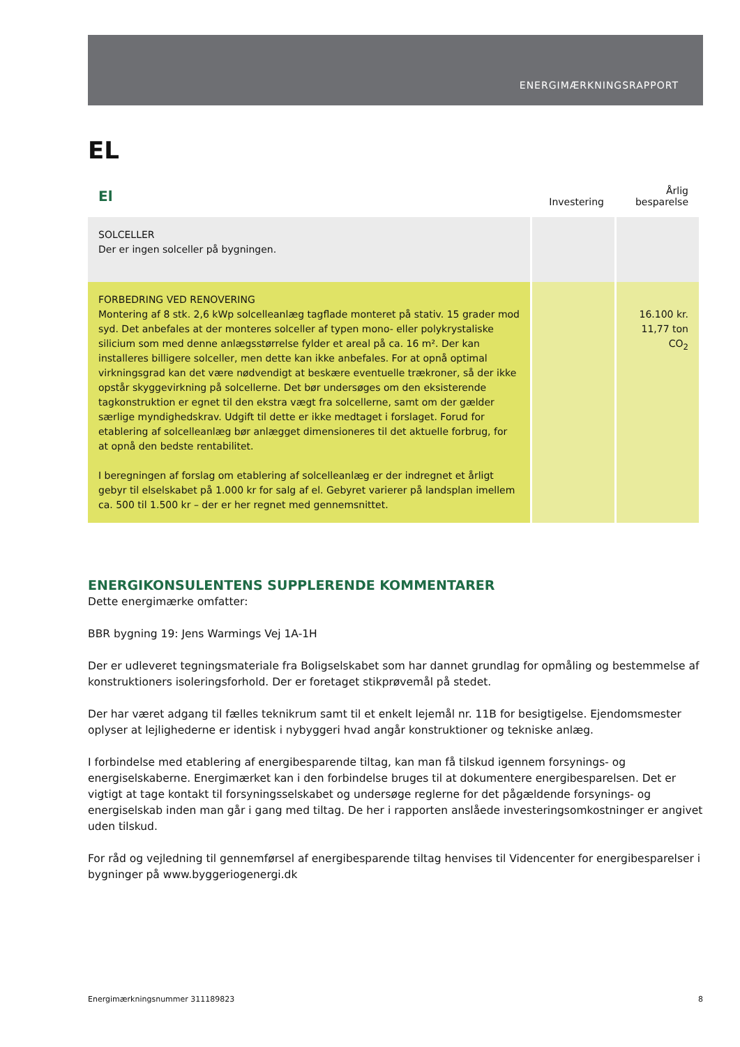ENERGIMÆRKNINGSRAPPORT
EL
| El | Investering | Årlig besparelse |
| --- | --- | --- |
| SOLCELLER Der er ingen solceller på bygningen. | | |
| FORBEDRING VED RENOVERING Montering af 8 stk. 2,6 kWp solcelleanlæg tagflade monteret på stativ. 15 grader mod syd. Det anbefales at der monteres solceller af typen mono- eller polykrystaliske silicium som med denne anlægsstørrelse fylder et areal på ca. 16 m². Der kan installeres billigere solceller, men dette kan ikke anbefales. For at opnå optimal virkningsgrad kan det være nødvendigt at beskære eventuelle trækroner, så der ikke opstår skyggevirkning på solcellerne. Det bør undersøges om den eksisterende tagkonstruktion er egnet til den ekstra vægt fra solcellerne, samt om der gælder særlige myndighedskrav. Udgift til dette er ikke medtaget i forslaget. Forud for etablering af solcelleanlæg bør anlægget dimensioneres til det aktuelle forbrug, for at opnå den bedste rentabilitet. I beregningen af forslag om etablering af solcelleanlæg er der indregnet et årligt gebyr til elselskabet på 1.000 kr for salg af el. Gebyret varierer på landsplan imellem ca. 500 til 1.500 kr – der er her regnet med gennemsnittet. | | 16.100 kr. 11,77 ton CO<sub>2</sub> |
ENERGIKONSULENTENS SUPPLERENDE KOMMENTARER
Dette energimærke omfatter:
BBR bygning 19: Jens Warmings Vej 1A-1H
Der er udleveret tegningsmateriale fra Boligselskabet som har dannet grundlag for opmåling og bestemmelse af konstruktioners isoleringsforhold. Der er foretaget stikprøvemål på stedet.
Der har været adgang til fælles teknikrum samt til et enkelt lejemål nr. 11B for besigtigelse. Ejendomsmester oplyser at lejlighederne er identisk i nybyggeri hvad angår konstruktioner og tekniske anlæg.
I forbindelse med etablering af energibesparende tiltag, kan man få tilskud igennem forsynings- og energiselskaberne. Energimærket kan i den forbindelse bruges til at dokumentere energibesparelsen. Det er vigtigt at tage kontakt til forsyningsselskabet og undersøge reglerne for det pågældende forsynings- og energiselskab inden man går i gang med tiltag. De her i rapporten anslåede investeringsomkostninger er angivet uden tilskud.
For råd og vejledning til gennemførsel af energibesparende tiltag henvises til Videncenter for energibesparelser i bygninger på www.byggeriogenergi.dk
Energimærkningsnummer 311189823 8